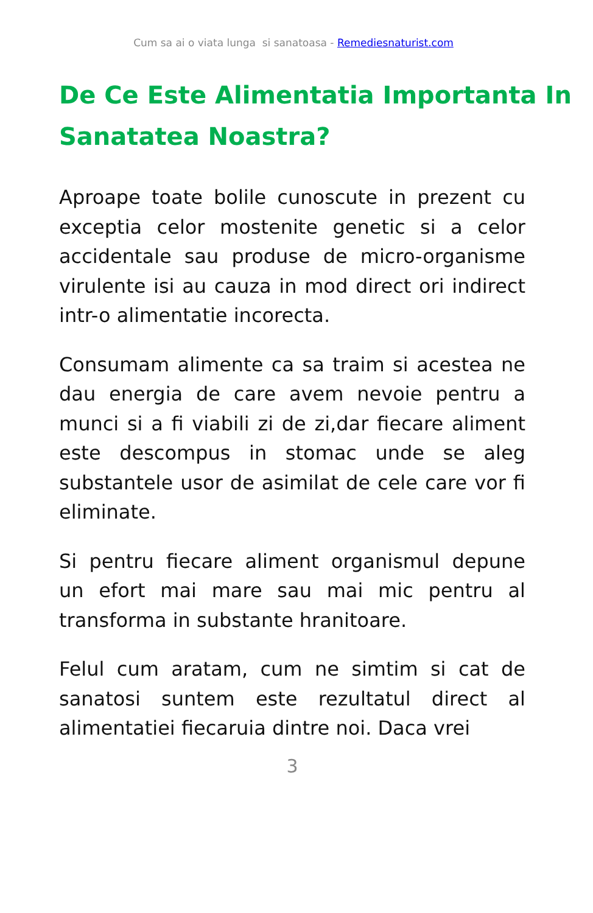Cum sa ai o viata lunga si sanatoasa - Remediesnaturist.com
De Ce Este Alimentatia Importanta In Sanatatea Noastra?
Aproape toate bolile cunoscute in prezent cu exceptia celor mostenite genetic si a celor accidentale sau produse de micro-organisme virulente isi au cauza in mod direct ori indirect intr-o alimentatie incorecta.
Consumam alimente ca sa traim si acestea ne dau energia de care avem nevoie pentru a munci si a fi viabili zi de zi,dar fiecare aliment este descompus in stomac unde se aleg substantele usor de asimilat de cele care vor fi eliminate.
Si pentru fiecare aliment organismul depune un efort mai mare sau mai mic pentru al transforma in substante hranitoare.
Felul cum aratam, cum ne simtim si cat de sanatosi suntem este rezultatul direct al alimentatiei fiecaruia dintre noi. Daca vrei
3